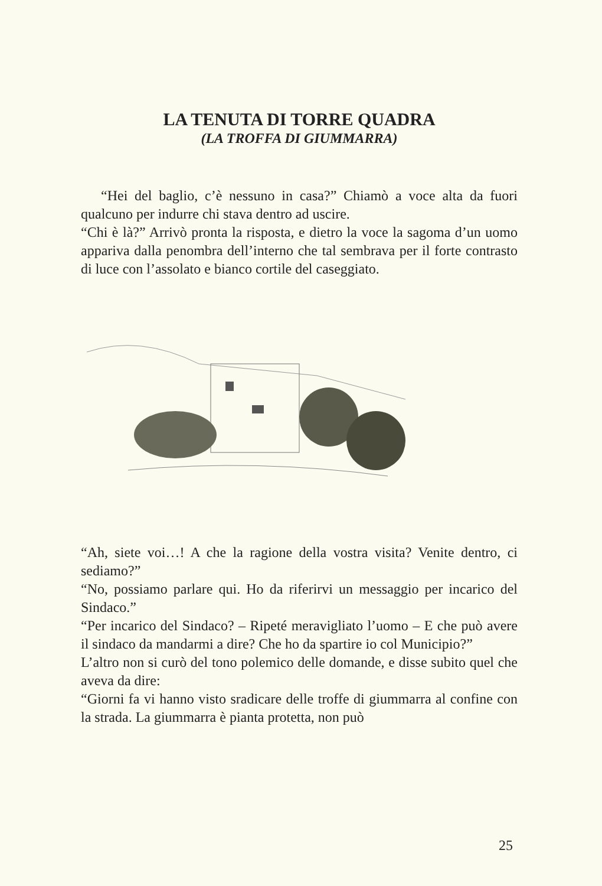LA TENUTA DI TORRE QUADRA
(LA TROFFA DI GIUMMARRA)
“Hei del baglio, c’è nessuno in casa?” Chiamò a voce alta da fuori qualcuno per indurre chi stava dentro ad uscire.
“Chi è là?” Arrivò pronta la risposta, e dietro la voce la sagoma d’un uomo appariva dalla penombra dell’interno che tal sembrava per il forte contrasto di luce con l’assolato e bianco cortile del caseggiato.
“Ah, siete voi…! A che la ragione della vostra visita? Venite dentro, ci sediamo?”
“No, possiamo parlare qui. Ho da riferirvi un messaggio per incarico del Sindaco.”
“Per incarico del Sindaco? – Ripeté meravigliato l’uomo – E che può avere il sindaco da mandarmi a dire? Che ho da spartire io col Municipio?”
L’altro non si curò del tono polemico delle domande, e disse subito quel che aveva da dire:
“Giorni fa vi hanno visto sradicare delle troffe di giummarra al confine con la strada. La giummarra è pianta protetta, non può
25